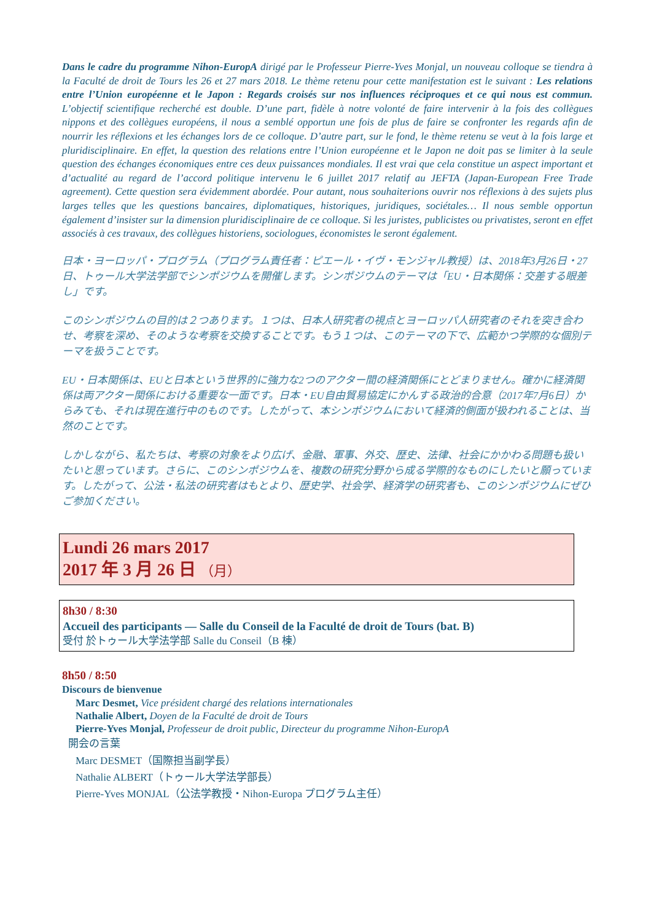Dans le cadre du programme Nihon-EuropA dirigé par le Professeur Pierre-Yves Monjal, un nouveau colloque se tiendra à la Faculté de droit de Tours les 26 et 27 mars 2018. Le thème retenu pour cette manifestation est le suivant : Les relations entre l’Union européenne et le Japon : Regards croisés sur nos influences réciproques et ce qui nous est commun. L’objectif scientifique recherché est double. D’une part, fidèle à notre volonté de faire intervenir à la fois des collègues nippons et des collègues européens, il nous a semblé opportun une fois de plus de faire se confronter les regards afin de nourrir les réflexions et les échanges lors de ce colloque. D’autre part, sur le fond, le thème retenu se veut à la fois large et pluridisciplinaire. En effet, la question des relations entre l’Union européenne et le Japon ne doit pas se limiter à la seule question des échanges économiques entre ces deux puissances mondiales. Il est vrai que cela constitue un aspect important et d’actualité au regard de l’accord politique intervenu le 6 juillet 2017 relatif au JEFTA (Japan-European Free Trade agreement). Cette question sera évidemment abordée. Pour autant, nous souhaiterions ouvrir nos réflexions à des sujets plus larges telles que les questions bancaires, diplomatiques, historiques, juridiques, sociétales… Il nous semble opportun également d’insister sur la dimension pluridisciplinaire de ce colloque. Si les juristes, publicistes ou privatistes, seront en effet associés à ces travaux, des collègues historiens, sociologues, économistes le seront également.
日本・ヨーロッパ・プログラム（プログラム責任者：ピエール・イヴ・モンジャル教授）は、2018年3月26日・27日、トゥール大学法学部でシンポジウムを開催します。シンポジウムのテーマは「EU・日本関係：交差する眼差し」です。
このシンポジウムの目的は２つあります。１つは、日本人研究者の視点とヨーロッパ人研究者のそれを突き合わせ、考察を深め、そのような考察を交換することです。もう１つは、このテーマの下で、広範かつ学際的な個別テーマを扱うことです。
EU・日本関係は、EUと日本という世界的に強力な2つのアクター間の経済関係にとどまりません。確かに経済関係は両アクター関係における重要な一面です。日本・EU自由貿易協定にかんする政治的合意（2017年7月6日）からみても、それは現在進行中のものです。したがって、本シンポジウムにおいて経済的側面が扱われることは、当然のことです。
しかしながら、私たちは、考察の対象をより広げ、金融、軍事、外交、歴史、法律、社会にかかわる問題も扱いたいと思っています。さらに、このシンポジウムを、複数の研究分野から成る学際的なものにしたいと願っています。したがって、公法・私法の研究者はもとより、歴史学、社会学、経済学の研究者も、このシンポジウムにぜひご参加ください。
Lundi 26 mars 2017
2017 年 3 月 26 日 （月）
8h30 / 8:30
Accueil des participants — Salle du Conseil de la Faculté de droit de Tours (bat. B)
受付 於トゥール大学法学部 Salle du Conseil（B 棟）
8h50 / 8:50
Discours de bienvenue
Marc Desmet, Vice président chargé des relations internationales
Nathalie Albert, Doyen de la Faculté de droit de Tours
Pierre-Yves Monjal, Professeur de droit public, Directeur du programme Nihon-EuropA
開会の言葉
Marc DESMET（国際担当副学長）
Nathalie ALBERT（トゥール大学法学部長）
Pierre-Yves MONJAL（公法学教授・Nihon-Europa プログラム主任）